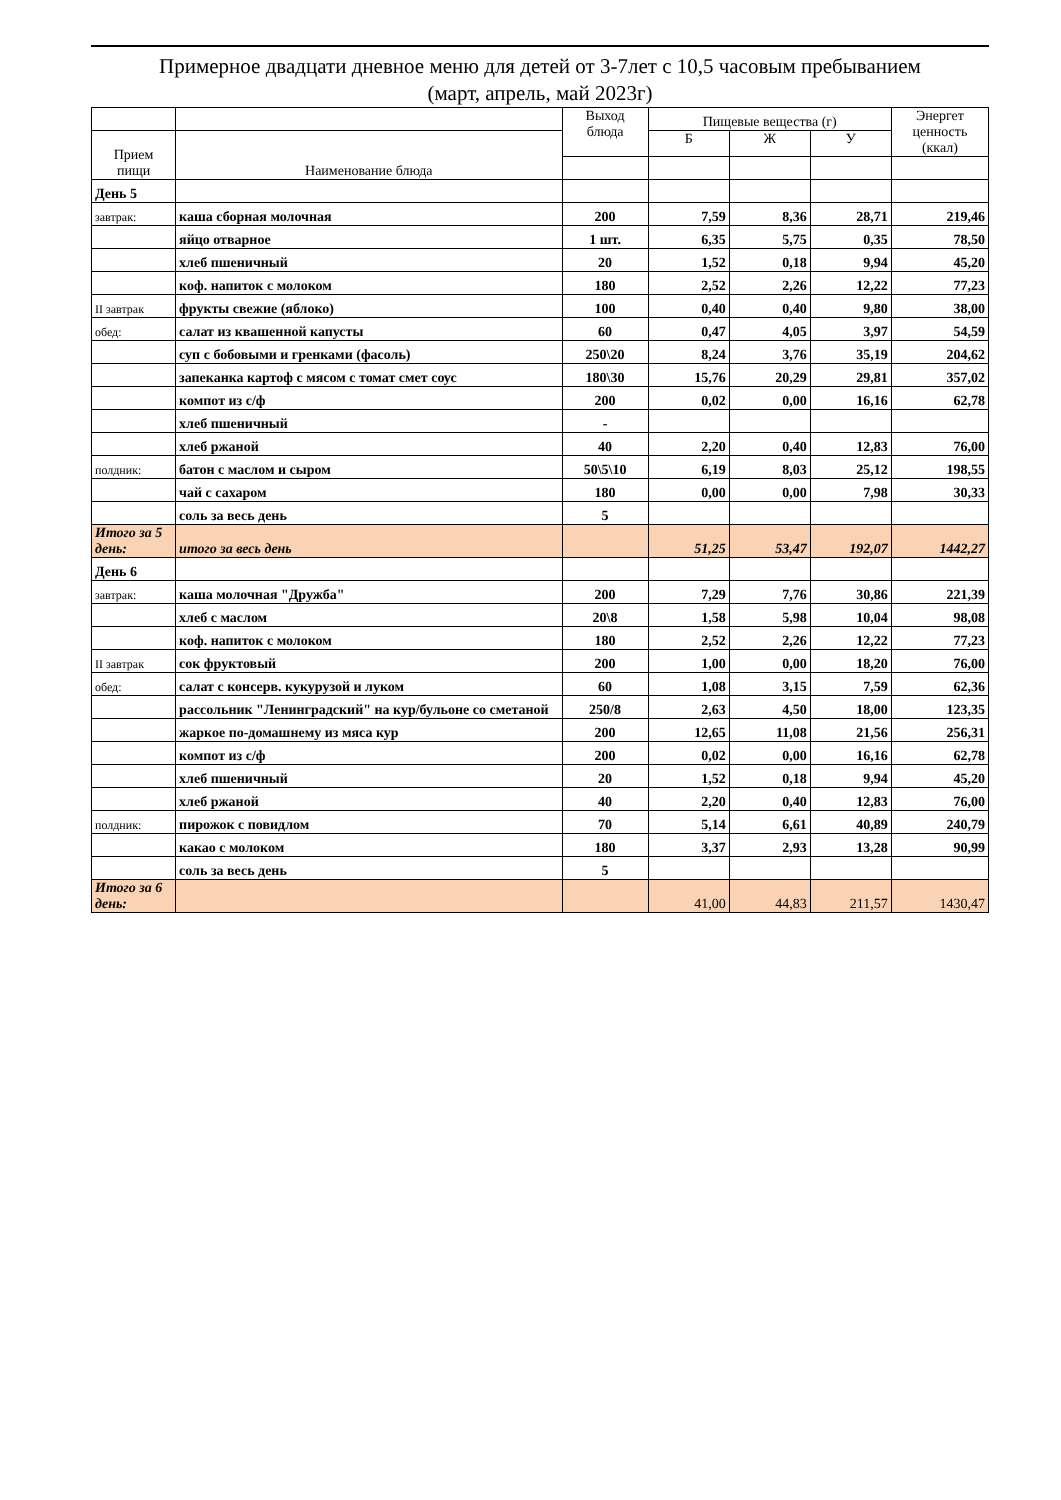Примерное двадцати дневное меню для детей от 3-7лет с 10,5 часовым пребыванием
(март, апрель, май 2023г)
| | | Выход блюда | Пищевые вещества (г) | | | Энергет ценность (ккал) |
| --- | --- | --- | --- | --- | --- | --- |
| Прием пищи | Наименование блюда | | Б | Ж | У | |
| День 5 | | | | | | |
| завтрак: | каша сборная молочная | 200 | 7,59 | 8,36 | 28,71 | 219,46 |
| | яйцо отварное | 1 шт. | 6,35 | 5,75 | 0,35 | 78,50 |
| | хлеб пшеничный | 20 | 1,52 | 0,18 | 9,94 | 45,20 |
| | коф. напиток с молоком | 180 | 2,52 | 2,26 | 12,22 | 77,23 |
| II завтрак | фрукты свежие (яблоко) | 100 | 0,40 | 0,40 | 9,80 | 38,00 |
| обед: | салат из квашенной капусты | 60 | 0,47 | 4,05 | 3,97 | 54,59 |
| | суп с бобовыми и гренками (фасоль) | 250\20 | 8,24 | 3,76 | 35,19 | 204,62 |
| | запеканка картоф с мясом с томат смет соус | 180\30 | 15,76 | 20,29 | 29,81 | 357,02 |
| | компот из с/ф | 200 | 0,02 | 0,00 | 16,16 | 62,78 |
| | хлеб пшеничный | - | | | | |
| | хлеб ржаной | 40 | 2,20 | 0,40 | 12,83 | 76,00 |
| полдник: | батон с маслом и сыром | 50\5\10 | 6,19 | 8,03 | 25,12 | 198,55 |
| | чай с сахаром | 180 | 0,00 | 0,00 | 7,98 | 30,33 |
| | соль за весь день | 5 | | | | |
| Итого за 5 день: | итого за весь день | | 51,25 | 53,47 | 192,07 | 1442,27 |
| День 6 | | | | | | |
| завтрак: | каша молочная "Дружба" | 200 | 7,29 | 7,76 | 30,86 | 221,39 |
| | хлеб с маслом | 20\8 | 1,58 | 5,98 | 10,04 | 98,08 |
| | коф. напиток с молоком | 180 | 2,52 | 2,26 | 12,22 | 77,23 |
| II завтрак | сок фруктовый | 200 | 1,00 | 0,00 | 18,20 | 76,00 |
| обед: | салат с консерв. кукурузой и луком | 60 | 1,08 | 3,15 | 7,59 | 62,36 |
| | рассольник "Ленинградский" на кур/бульоне со сметаной | 250/8 | 2,63 | 4,50 | 18,00 | 123,35 |
| | жаркое по-домашнему из мяса кур | 200 | 12,65 | 11,08 | 21,56 | 256,31 |
| | компот из с/ф | 200 | 0,02 | 0,00 | 16,16 | 62,78 |
| | хлеб пшеничный | 20 | 1,52 | 0,18 | 9,94 | 45,20 |
| | хлеб ржаной | 40 | 2,20 | 0,40 | 12,83 | 76,00 |
| полдник: | пирожок с повидлом | 70 | 5,14 | 6,61 | 40,89 | 240,79 |
| | какао с молоком | 180 | 3,37 | 2,93 | 13,28 | 90,99 |
| | соль за весь день | 5 | | | | |
| Итого за 6 день: | | | 41,00 | 44,83 | 211,57 | 1430,47 |